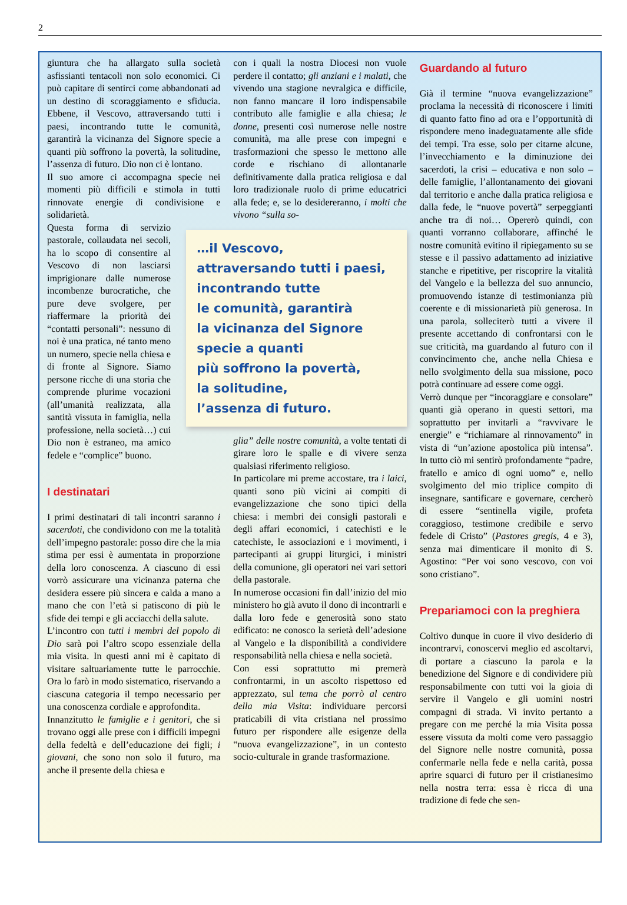2
giuntura che ha allargato sulla società asfissianti tentacoli non solo economici. Ci può capitare di sentirci come abbandonati ad un destino di scoraggiamento e sfiducia. Ebbene, il Vescovo, attraversando tutti i paesi, incontrando tutte le comunità, garantirà la vicinanza del Signore specie a quanti più soffrono la povertà, la solitudine, l’assenza di futuro. Dio non ci è lontano.
Il suo amore ci accompagna specie nei momenti più difficili e stimola in tutti rinnovate energie di condivisione e solidarietà.
Questa forma di servizio pastorale, collaudata nei secoli, ha lo scopo di consentire al Vescovo di non lasciarsi imprigionare dalle numerose incombenze burocratiche, che pure deve svolgere, per riaffermare la priorità dei “contatti personali”: nessuno di noi è una pratica, né tanto meno un numero, specie nella chiesa e di fronte al Signore. Siamo persone ricche di una storia che comprende plurime vocazioni (all’umanità realizzata, alla santità vissuta in famiglia, nella professione, nella società…) cui Dio non è estraneo, ma amico fedele e “complice” buono.
I destinatari
I primi destinatari di tali incontri saranno i sacerdoti, che condividono con me la totalità dell’impegno pastorale: posso dire che la mia stima per essi è aumentata in proporzione della loro conoscenza. A ciascuno di essi vorrò assicurare una vicinanza paterna che desidera essere più sincera e calda a mano a mano che con l’età si patiscono di più le sfide dei tempi e gli acciacchi della salute.
L’incontro con tutti i membri del popolo di Dio sarà poi l’altro scopo essenziale della mia visita. In questi anni mi è capitato di visitare saltuariamente tutte le parrocchie. Ora lo farò in modo sistematico, riservando a ciascuna categoria il tempo necessario per una conoscenza cordiale e approfondita.
Innanzitutto le famiglie e i genitori, che si trovano oggi alle prese con i difficili impegni della fedeltà e dell’educazione dei figli; i giovani, che sono non solo il futuro, ma anche il presente della chiesa e
con i quali la nostra Diocesi non vuole perdere il contatto; gli anziani e i malati, che vivendo una stagione nevralgica e difficile, non fanno mancare il loro indispensabile contributo alle famiglie e alla chiesa; le donne, presenti così numerose nelle nostre comunità, ma alle prese con impegni e trasformazioni che spesso le mettono alle corde e rischiano di allontanarle definitivamente dalla pratica religiosa e dal loro tradizionale ruolo di prime educatrici alla fede; e, se lo desidereranno, i molti che vivono “sulla so-
…il Vescovo,
attraversando tutti i paesi,
incontrando tutte
le comunità, garantirà
la vicinanza del Signore
specie a quanti
più soffrono la povertà,
la solitudine,
l’assenza di futuro.
glia” delle nostre comunità, a volte tentati di girare loro le spalle e di vivere senza qualsiasi riferimento religioso.
In particolare mi preme accostare, tra i laici, quanti sono più vicini ai compiti di evangelizzazione che sono tipici della chiesa: i membri dei consigli pastorali e degli affari economici, i catechisti e le catechiste, le associazioni e i movimenti, i partecipanti ai gruppi liturgici, i ministri della comunione, gli operatori nei vari settori della pastorale.
In numerose occasioni fin dall’inizio del mio ministero ho già avuto il dono di incontrarli e dalla loro fede e generosità sono stato edificato: ne conosco la serietà dell’adesione al Vangelo e la disponibilità a condividere responsabilità nella chiesa e nella società.
Con essi soprattutto mi premerà confrontarmi, in un ascolto rispettoso ed apprezzato, sul tema che porrò al centro della mia Visita: individuare percorsi praticabili di vita cristiana nel prossimo futuro per rispondere alle esigenze della “nuova evangelizzazione”, in un contesto socio-culturale in grande trasformazione.
Guardando al futuro
Già il termine “nuova evangelizzazione” proclama la necessità di riconoscere i limiti di quanto fatto fino ad ora e l’opportunità di rispondere meno inadeguatamente alle sfide dei tempi. Tra esse, solo per citarne alcune, l’invecchiamento e la diminuzione dei sacerdoti, la crisi – educativa e non solo – delle famiglie, l’allontanamento dei giovani dal territorio e anche dalla pratica religiosa e dalla fede, le “nuove povertà” serpeggianti anche tra di noi… Opererò quindi, con quanti vorranno collaborare, affinché le nostre comunità evitino il ripiegamento su se stesse e il passivo adattamento ad iniziative stanche e ripetitive, per riscoprire la vitalità del Vangelo e la bellezza del suo annuncio, promuovendo istanze di testimonianza più coerente e di missionarietà più generosa. In una parola, solleciterò tutti a vivere il presente accettando di confrontarsi con le sue criticità, ma guardando al futuro con il convincimento che, anche nella Chiesa e nello svolgimento della sua missione, poco potrà continuare ad essere come oggi.
Verrò dunque per “incoraggiare e consolare” quanti già operano in questi settori, ma soprattutto per invitarli a “ravvivare le energie” e “richiamare al rinnovamento” in vista di “un’azione apostolica più intensa”. In tutto ciò mi sentirò profondamente “padre, fratello e amico di ogni uomo” e, nello svolgimento del mio triplice compito di insegnare, santificare e governare, cercherò di essere “sentinella vigile, profeta coraggioso, testimone credibile e servo fedele di Cristo” (Pastores gregis, 4 e 3), senza mai dimenticare il monito di S. Agostino: “Per voi sono vescovo, con voi sono cristiano”.
Prepariamoci con la preghiera
Coltivo dunque in cuore il vivo desiderio di incontrarvi, conoscervi meglio ed ascoltarvi, di portare a ciascuno la parola e la benedizione del Signore e di condividere più responsabilmente con tutti voi la gioia di servire il Vangelo e gli uomini nostri compagni di strada. Vi invito pertanto a pregare con me perché la mia Visita possa essere vissuta da molti come vero passaggio del Signore nelle nostre comunità, possa confermarle nella fede e nella carità, possa aprire squarci di futuro per il cristianesimo nella nostra terra: essa è ricca di una tradizione di fede che sen-